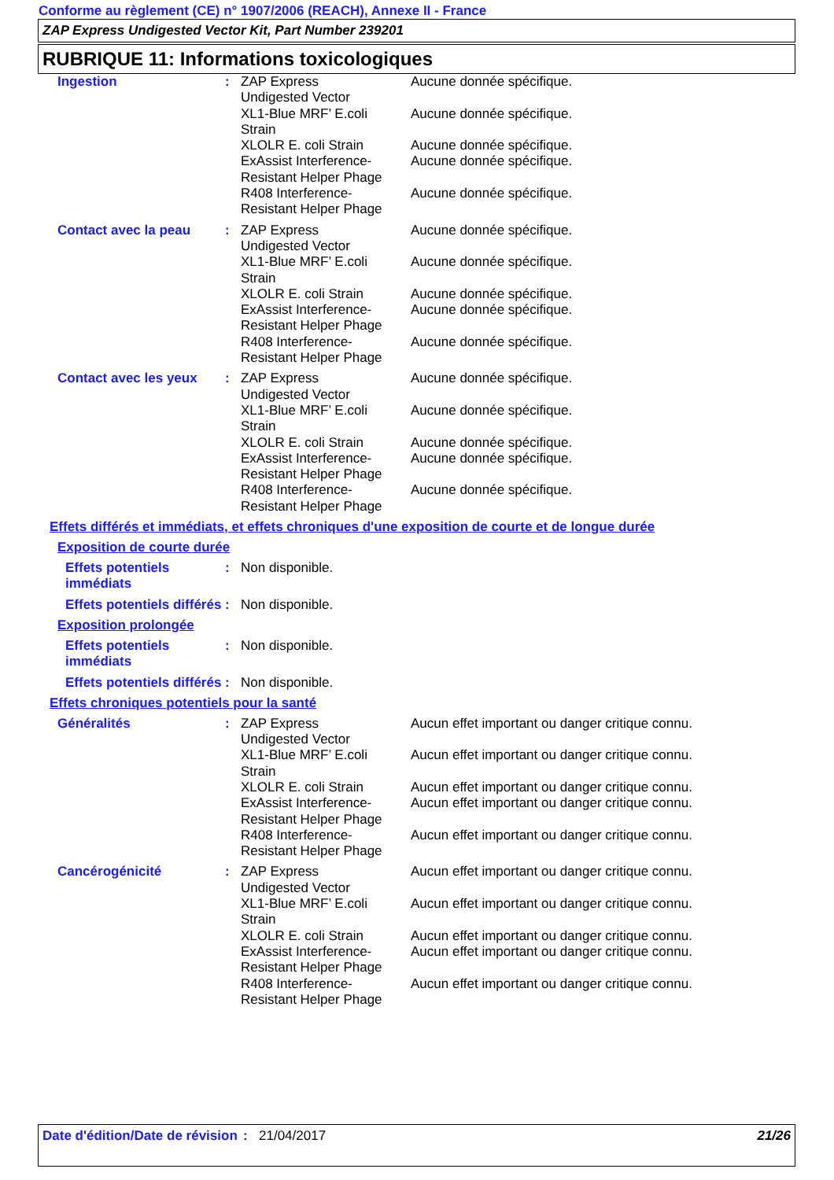Conforme au règlement (CE) n° 1907/2006 (REACH), Annexe II - France
ZAP Express Undigested Vector Kit, Part Number 239201
RUBRIQUE 11: Informations toxicologiques
Ingestion : ZAP Express
Undigested Vector
XL1-Blue MRF’ E.coli
Strain
XLOLR E. coli Strain
ExAssist Interference-
Resistant Helper Phage
R408 Interference-
Resistant Helper Phage
Aucune donnée spécifique.
Aucune donnée spécifique.
Aucune donnée spécifique.
Aucune donnée spécifique.
Aucune donnée spécifique.
Contact avec la peau : ZAP Express
Undigested Vector
XL1-Blue MRF’ E.coli
Strain
XLOLR E. coli Strain
ExAssist Interference-
Resistant Helper Phage
R408 Interference-
Resistant Helper Phage
Aucune donnée spécifique.
Aucune donnée spécifique.
Aucune donnée spécifique.
Aucune donnée spécifique.
Aucune donnée spécifique.
Contact avec les yeux
: ZAP Express
Undigested Vector
XL1-Blue MRF’ E.coli
Strain
XLOLR E. coli Strain
ExAssist Interference-
Resistant Helper Phage
R408 Interference-
Resistant Helper Phage
Aucune donnée spécifique.
Aucune donnée spécifique.
Aucune donnée spécifique.
Aucune donnée spécifique.
Aucune donnée spécifique.
Effets différés et immédiats, et effets chroniques d'une exposition de courte et de longue durée
Exposition de courte durée
Effets potentiels immédiats
: Non disponible.
Effets potentiels différés
: Non disponible.
Exposition prolongée
Effets potentiels immédiats
: Non disponible.
Effets potentiels différés
: Non disponible.
Effets chroniques potentiels pour la santé
Généralités : ZAP Express
Undigested Vector
XL1-Blue MRF’ E.coli
Strain
XLOLR E. coli Strain
ExAssist Interference-
Resistant Helper Phage
R408 Interference-
Resistant Helper Phage
Aucun effet important ou danger critique connu.
Aucun effet important ou danger critique connu.
Aucun effet important ou danger critique connu.
Aucun effet important ou danger critique connu.
Aucun effet important ou danger critique connu.
Cancérogénicité : ZAP Express
Undigested Vector
XL1-Blue MRF’ E.coli
Strain
XLOLR E. coli Strain
ExAssist Interference-
Resistant Helper Phage
R408 Interference-
Resistant Helper Phage
Aucun effet important ou danger critique connu.
Aucun effet important ou danger critique connu.
Aucun effet important ou danger critique connu.
Aucun effet important ou danger critique connu.
Aucun effet important ou danger critique connu.
Date d'édition/Date de révision
: 21/04/2017 21/26